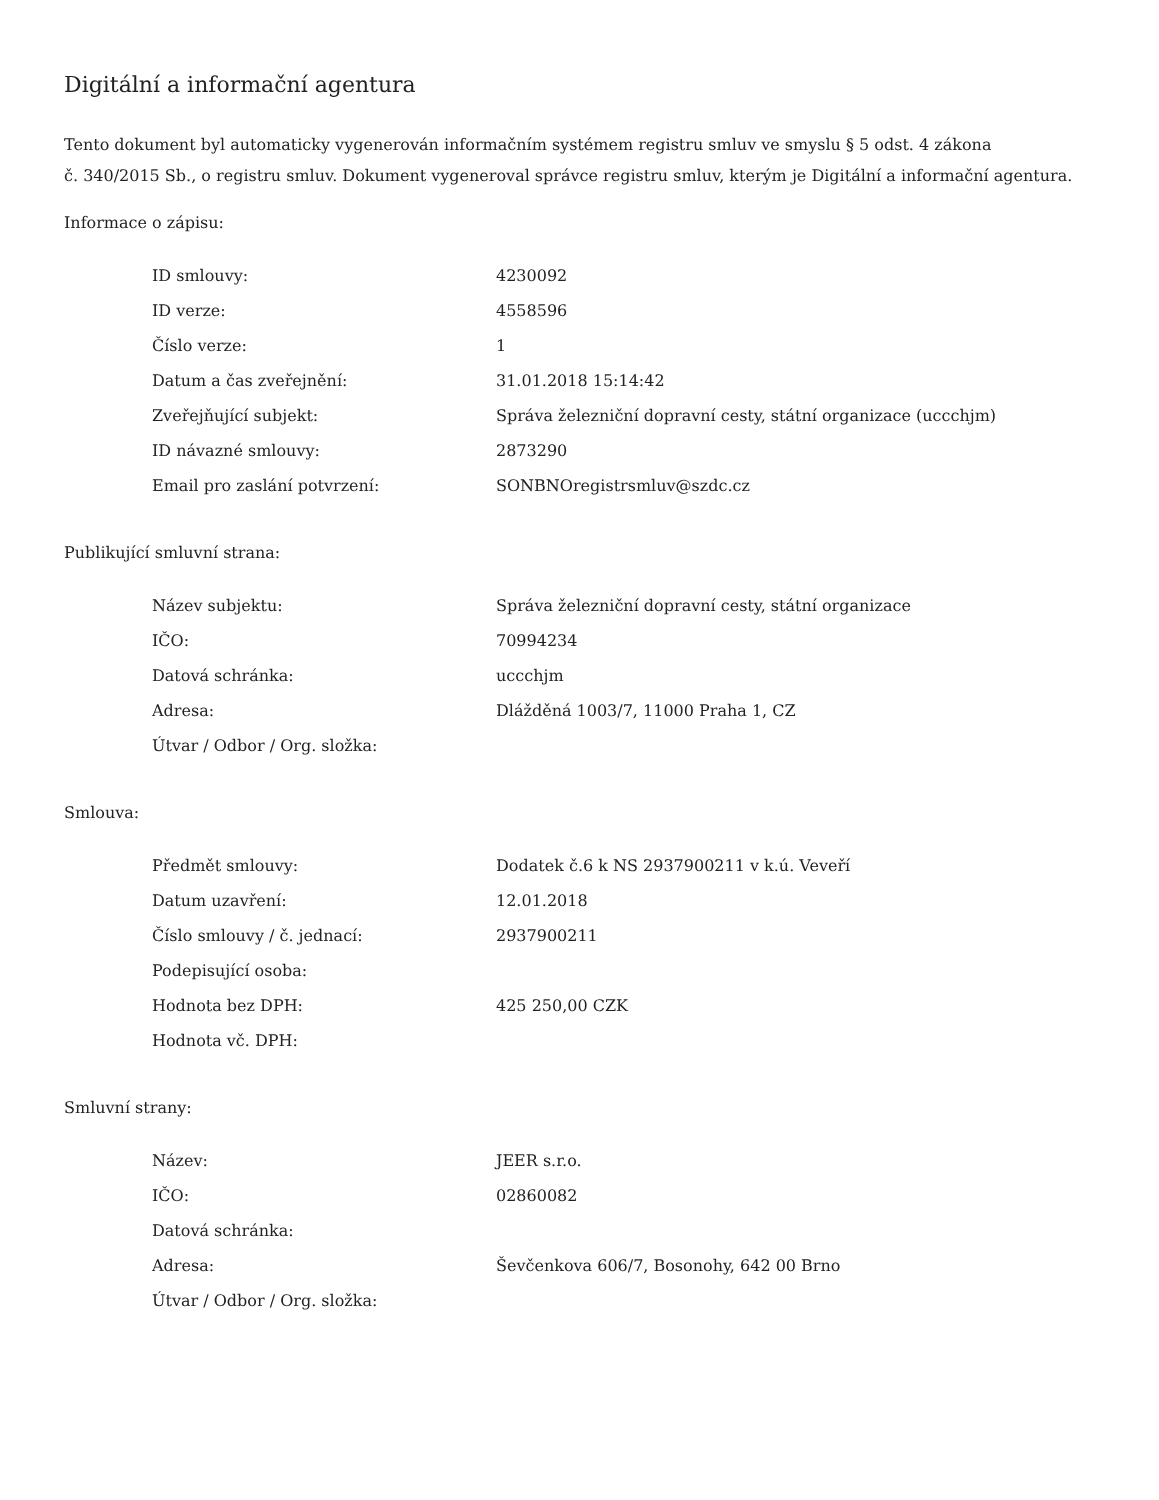Digitální a informační agentura
Tento dokument byl automaticky vygenerován informačním systémem registru smluv ve smyslu § 5 odst. 4 zákona
č. 340/2015 Sb., o registru smluv. Dokument vygeneroval správce registru smluv, kterým je Digitální a informační agentura.
Informace o zápisu:
| ID smlouvy: | 4230092 |
| ID verze: | 4558596 |
| Číslo verze: | 1 |
| Datum a čas zveřejnění: | 31.01.2018 15:14:42 |
| Zveřejňující subjekt: | Správa železniční dopravní cesty, státní organizace (uccchjm) |
| ID návazné smlouvy: | 2873290 |
| Email pro zaslání potvrzení: | SONBNOregistrsmluv@szdc.cz |
Publikující smluvní strana:
| Název subjektu: | Správa železniční dopravní cesty, státní organizace |
| IČO: | 70994234 |
| Datová schránka: | uccchjm |
| Adresa: | Dlážděná 1003/7, 11000 Praha 1, CZ |
| Útvar / Odbor / Org. složka: | |
Smlouva:
| Předmět smlouvy: | Dodatek č.6 k NS 2937900211 v k.ú. Veveří |
| Datum uzavření: | 12.01.2018 |
| Číslo smlouvy / č. jednací: | 2937900211 |
| Podepisující osoba: | |
| Hodnota bez DPH: | 425 250,00 CZK |
| Hodnota vč. DPH: | |
Smluvní strany:
| Název: | JEER s.r.o. |
| IČO: | 02860082 |
| Datová schránka: | |
| Adresa: | Ševčenkova 606/7, Bosonohy, 642 00 Brno |
| Útvar / Odbor / Org. složka: | |